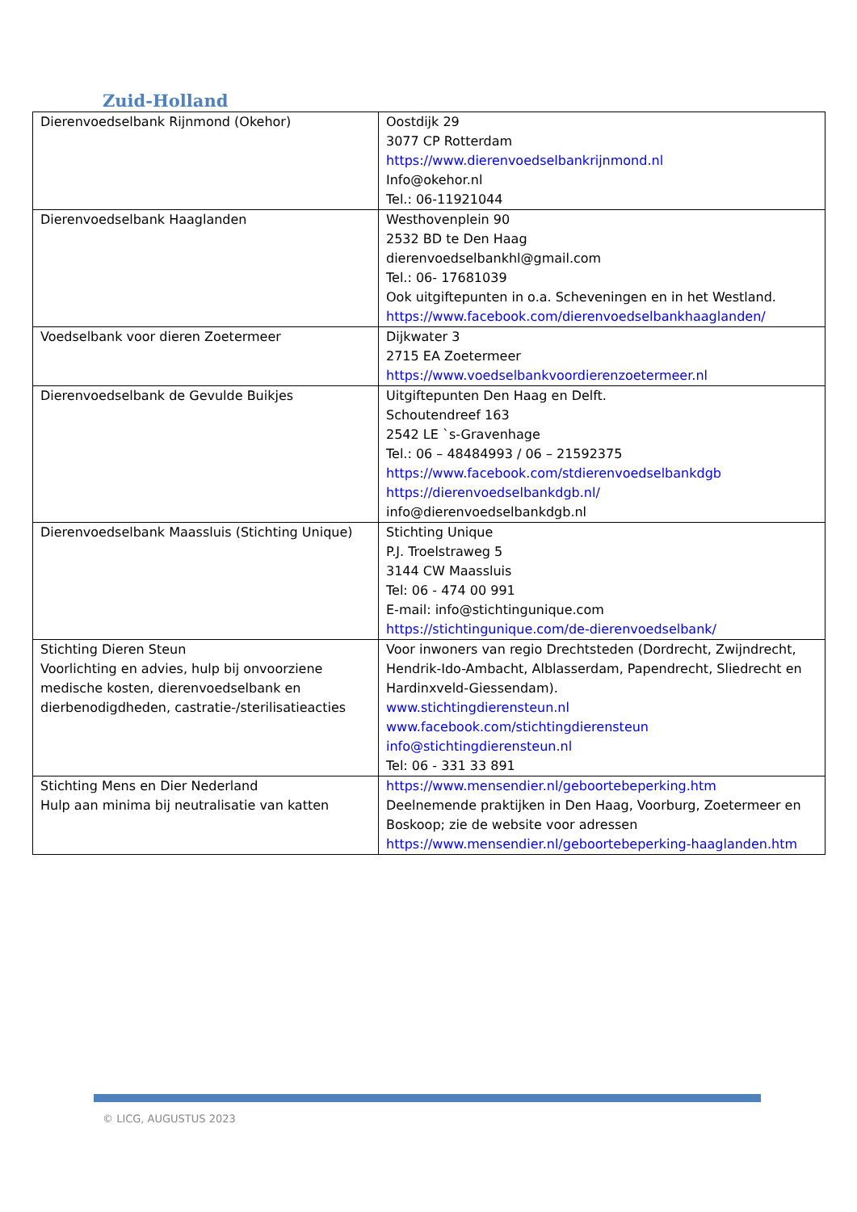Zuid-Holland
| Dierenvoedselbank Rijnmond (Okehor) | Oostdijk 29 3077 CP Rotterdam https://www.dierenvoedselbankrijnmond.nl Info@okehor.nl Tel.: 06-11921044 |
| Dierenvoedselbank Haaglanden | Westhovenplein 90 2532 BD te Den Haag dierenvoedselbankhl@gmail.com Tel.: 06- 17681039 Ook uitgiftepunten in o.a. Scheveningen en in het Westland. https://www.facebook.com/dierenvoedselbankhaaglanden/ |
| Voedselbank voor dieren Zoetermeer | Dijkwater 3 2715 EA Zoetermeer https://www.voedselbankvoordierenzoetermeer.nl |
| Dierenvoedselbank de Gevulde Buikjes | Uitgiftepunten Den Haag en Delft. Schoutendreef 163 2542 LE `s-Gravenhage Tel.: 06 – 48484993 / 06 – 21592375 https://www.facebook.com/stdierenvoedselbankdgb https://dierenvoedselbankdgb.nl/ info@dierenvoedselbankdgb.nl |
| Dierenvoedselbank Maassluis (Stichting Unique) | Stichting Unique P.J. Troelstraweg 5 3144 CW Maassluis Tel: 06 - 474 00 991 E-mail: info@stichtingunique.com https://stichtingunique.com/de-dierenvoedselbank/ |
| Stichting Dieren Steun Voorlichting en advies, hulp bij onvoorziene medische kosten, dierenvoedselbank en dierbenodigdheden, castratie-/sterilisatieacties | Voor inwoners van regio Drechtsteden (Dordrecht, Zwijndrecht, Hendrik-Ido-Ambacht, Alblasserdam, Papendrecht, Sliedrecht en Hardinxveld-Giessendam). www.stichtingdierensteun.nl www.facebook.com/stichtingdierensteun info@stichtingdierensteun.nl Tel: 06 - 331 33 891 |
| Stichting Mens en Dier Nederland Hulp aan minima bij neutralisatie van katten | https://www.mensendier.nl/geboortebeperking.htm Deelnemende praktijken in Den Haag, Voorburg, Zoetermeer en Boskoop; zie de website voor adressen https://www.mensendier.nl/geboortebeperking-haaglanden.htm |
© LICG, AUGUSTUS 2023